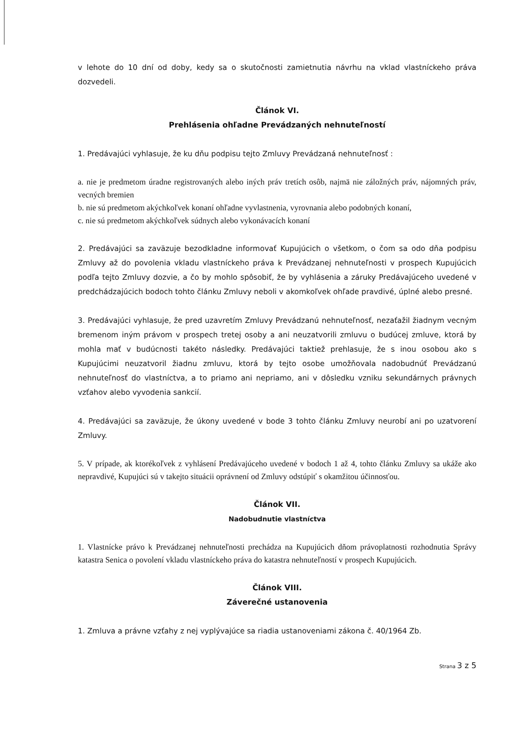v lehote do 10 dní od doby, kedy sa o skutočnosti zamietnutia návrhu na vklad vlastníckeho práva dozvedeli.
Článok VI.
Prehlásenia ohľadne Prevádzaných nehnuteľností
1. Predávajúci vyhlasuje, že ku dňu podpisu tejto Zmluvy Prevádzaná nehnuteľnosť :
a. nie je predmetom úradne registrovaných alebo iných práv tretích osôb, najmä nie záložných práv, nájomných práv, vecných bremien
b. nie sú predmetom akýchkoľvek konaní ohľadne vyvlastnenia, vyrovnania alebo podobných konaní,
c. nie sú predmetom akýchkoľvek súdnych alebo vykonávacích konaní
2. Predávajúci sa zaväzuje bezodkladne informovať Kupujúcich o všetkom, o čom sa odo dňa podpisu Zmluvy až do povolenia vkladu vlastníckeho práva k Prevádzanej nehnuteľnosti v prospech Kupujúcich podľa tejto Zmluvy dozvie, a čo by mohlo spôsobiť, že by vyhlásenia a záruky Predávajúceho uvedené v predchádzajúcich bodoch tohto článku Zmluvy neboli v akomkoľvek ohľade pravdivé, úplné alebo presné.
3. Predávajúci vyhlasuje, že pred uzavretím Zmluvy Prevádzanú nehnuteľnosť, nezaťažil žiadnym vecným bremenom iným právom v prospech tretej osoby a ani neuzatvorili zmluvu o budúcej zmluve, ktorá by mohla mať v budúcnosti takéto následky. Predávajúci taktiež prehlasuje, že s inou osobou ako s Kupujúcimi neuzatvoril žiadnu zmluvu, ktorá by tejto osobe umožňovala nadobudnúť Prevádzanú nehnuteľnosť do vlastníctva, a to priamo ani nepriamo, ani v dôsledku vzniku sekundárnych právnych vzťahov alebo vyvodenia sankcií.
4. Predávajúci sa zaväzuje, že úkony uvedené v bode 3 tohto článku Zmluvy neurobí ani po uzatvorení Zmluvy.
5. V prípade, ak ktorékoľvek z vyhlásení Predávajúceho uvedené v bodoch 1 až 4, tohto článku Zmluvy sa ukáže ako nepravdivé, Kupujúci sú v takejto situácii oprávnení od Zmluvy odstúpiť s okamžitou účinnosťou.
Článok VII.
Nadobudnutie vlastníctva
1. Vlastnícke právo k Prevádzanej nehnuteľnosti prechádza na Kupujúcich dňom právoplatnosti rozhodnutia Správy katastra Senica o povolení vkladu vlastníckeho práva do katastra nehnuteľností v prospech Kupujúcich.
Článok VIII.
Záverečné ustanovenia
1. Zmluva a právne vzťahy z nej vyplývajúce sa riadia ustanoveniami zákona č. 40/1964 Zb.
Strana 3 z 5